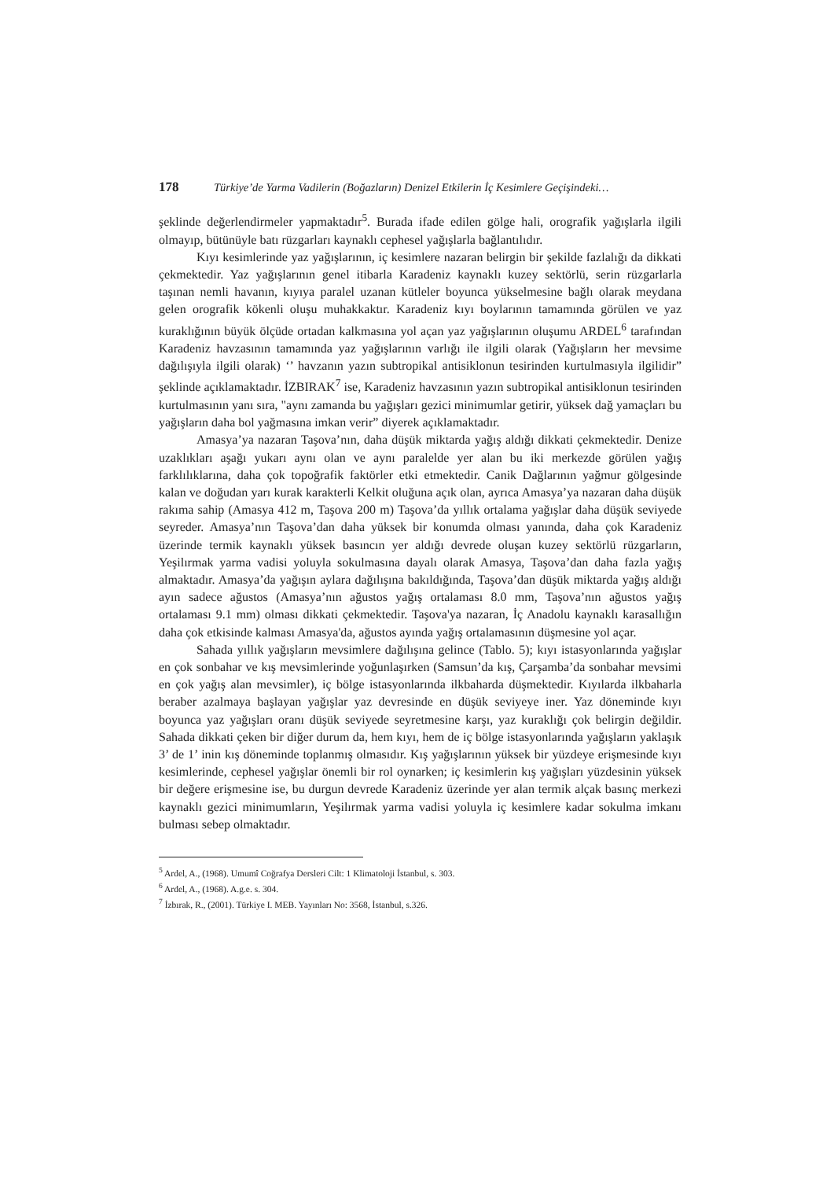178 Türkiye’de Yarma Vadilerin (Boğazların) Denizel Etkilerin İç Kesimlere Geçişindeki…
şeklinde değerlendirmeler yapmaktadır<sup>5</sup>. Burada ifade edilen gölge hali, orografik yağışlarla ilgili olmayıp, bütünüyle batı rüzgarları kaynaklı cephesel yağışlarla bağlantılıdır.
Kıyı kesimlerinde yaz yağışlarının, iç kesimlere nazaran belirgin bir şekilde fazlalığı da dikkati çekmektedir. Yaz yağışlarının genel itibarla Karadeniz kaynaklı kuzey sektörlü, serin rüzgarlarla taşınan nemli havanın, kıyıya paralel uzanan kütleler boyunca yükselmesine bağlı olarak meydana gelen orografik kökenli oluşu muhakkaktır. Karadeniz kıyı boylarının tamamında görülen ve yaz kuraklığının büyük ölçüde ortadan kalkmasına yol açan yaz yağışlarının oluşumu ARDEL<sup>6</sup> tarafından Karadeniz havzasının tamamında yaz yağışlarının varlığı ile ilgili olarak (Yağışların her mevsime dağılışıyla ilgili olarak) ‘’ havzanın yazın subtropikal antisiklonun tesirinden kurtulmasıyla ilgilidir” şeklinde açıklamaktadır. İZBIRAK<sup>7</sup> ise, Karadeniz havzasının yazın subtropikal antisiklonun tesirinden kurtulmasının yanı sıra, "aynı zamanda bu yağışları gezici minimumlar getirir, yüksek dağ yamaçları bu yağışların daha bol yağmasına imkan verir” diyerek açıklamaktadır.
Amasya’ya nazaran Taşova’nın, daha düşük miktarda yağış aldığı dikkati çekmektedir. Denize uzaklıkları aşağı yukarı aynı olan ve aynı paralelde yer alan bu iki merkezde görülen yağış farklılıklarına, daha çok topoğrafik faktörler etki etmektedir. Canik Dağlarının yağmur gölgesinde kalan ve doğudan yarı kurak karakterli Kelkit oluğuna açık olan, ayrıca Amasya’ya nazaran daha düşük rakıma sahip (Amasya 412 m, Taşova 200 m) Taşova’da yıllık ortalama yağışlar daha düşük seviyede seyreder. Amasya’nın Taşova’dan daha yüksek bir konumda olması yanında, daha çok Karadeniz üzerinde termik kaynaklı yüksek basıncın yer aldığı devrede oluşan kuzey sektörlü rüzgarların, Yeşilırmak yarma vadisi yoluyla sokulmasına dayalı olarak Amasya, Taşova’dan daha fazla yağış almaktadır. Amasya’da yağışın aylara dağılışına bakıldığında, Taşova’dan düşük miktarda yağış aldığı ayın sadece ağustos (Amasya’nın ağustos yağış ortalaması 8.0 mm, Taşova’nın ağustos yağış ortalaması 9.1 mm) olması dikkati çekmektedir. Taşova'ya nazaran, İç Anadolu kaynaklı karasallığın daha çok etkisinde kalması Amasya'da, ağustos ayında yağış ortalamasının düşmesine yol açar.
Sahada yıllık yağışların mevsimlere dağılışına gelince (Tablo. 5); kıyı istasyonlarında yağışlar en çok sonbahar ve kış mevsimlerinde yoğunlaşırken (Samsun’da kış, Çarşamba’da sonbahar mevsimi en çok yağış alan mevsimler), iç bölge istasyonlarında ilkbaharda düşmektedir. Kıyılarda ilkbaharla beraber azalmaya başlayan yağışlar yaz devresinde en düşük seviyeye iner. Yaz döneminde kıyı boyunca yaz yağışları oranı düşük seviyede seyretmesine karşı, yaz kuraklığı çok belirgin değildir. Sahada dikkati çeken bir diğer durum da, hem kıyı, hem de iç bölge istasyonlarında yağışların yaklaşık 3’ de 1’ inin kış döneminde toplanmış olmasıdır. Kış yağışlarının yüksek bir yüzdeye erişmesinde kıyı kesimlerinde, cephesel yağışlar önemli bir rol oynarken; iç kesimlerin kış yağışları yüzdesinin yüksek bir değere erişmesine ise, bu durgun devrede Karadeniz üzerinde yer alan termik alçak basınç merkezi kaynaklı gezici minimumların, Yeşilırmak yarma vadisi yoluyla iç kesimlere kadar sokulma imkanı bulması sebep olmaktadır.
<sup>5</sup> Ardel, A., (1968). Umumî Coğrafya Dersleri Cilt: 1 Klimatoloji İstanbul, s. 303.
<sup>6</sup> Ardel, A., (1968). A.g.e. s. 304.
<sup>7</sup> İzbırak, R., (2001). Türkiye I. MEB. Yayınları No: 3568, İstanbul, s.326.